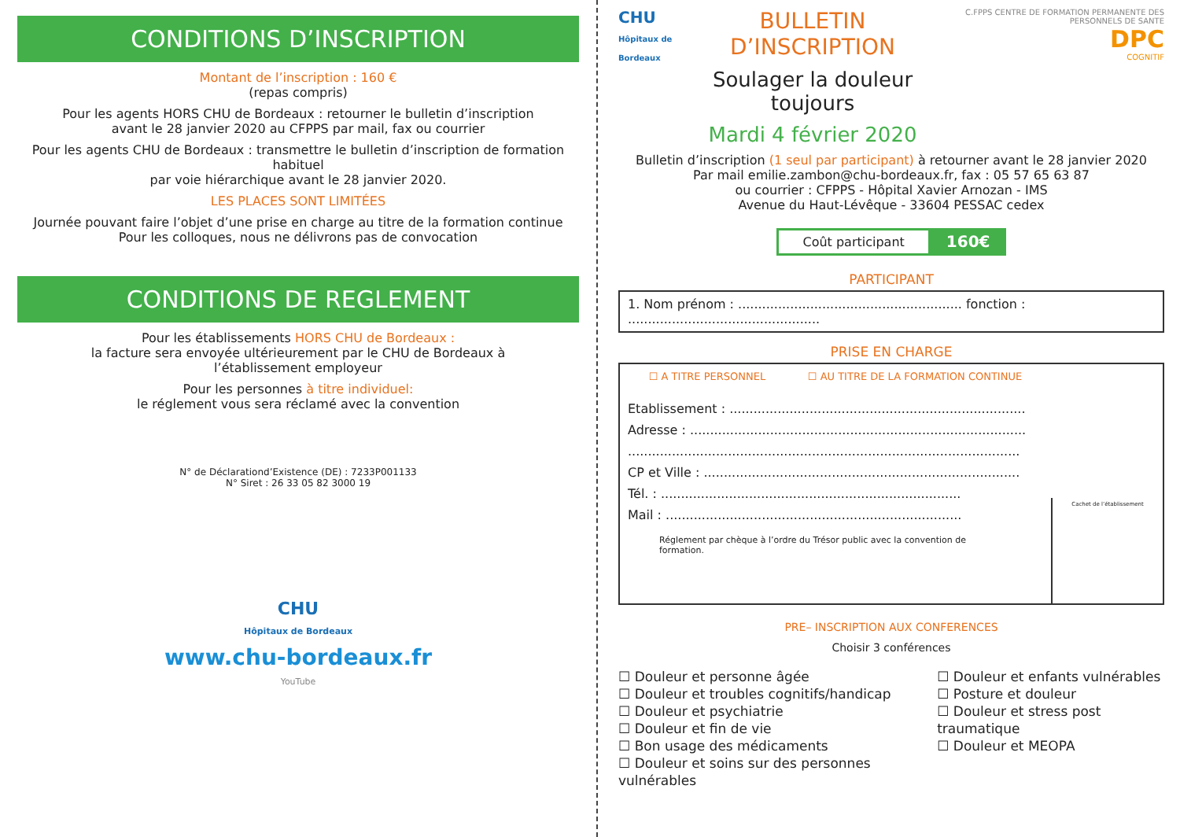CONDITIONS D’INSCRIPTION
Montant de l’inscription : 160 €
(repas compris)
Pour les agents HORS CHU de Bordeaux : retourner le bulletin d’inscription
avant le 28 janvier 2020 au CFPPS par mail, fax ou courrier
Pour les agents CHU de Bordeaux : transmettre le bulletin d’inscription de formation habituel
par voie hiérarchique avant le 28 janvier 2020.
LES PLACES SONT LIMITÉES
Journée pouvant faire l’objet d’une prise en charge au titre de la formation continue
Pour les colloques, nous ne délivrons pas de convocation
CONDITIONS DE REGLEMENT
Pour les établissements HORS CHU de Bordeaux :
la facture sera envoyée ultérieurement par le CHU de Bordeaux à
l’établissement employeur
Pour les personnes à titre individuel:
le réglement vous sera réclamé avec la convention
N° de Déclarationd’Existence (DE) : 7233P001133
N° Siret : 26 33 05 82 3000 19
CHU
Hôpitaux de Bordeaux
www.chu-bordeaux.fr
YouTube
CHU
Hôpitaux de Bordeaux
BULLETIN D’INSCRIPTION
Soulager la douleur toujours
Mardi 4 février 2020
C.FPPS CENTRE DE FORMATION PERMANENTE DES PERSONNELS DE SANTE
DPC
COGNITIF
Bulletin d’inscription (1 seul par participant) à retourner avant le 28 janvier 2020
Par mail emilie.zambon@chu-bordeaux.fr, fax : 05 57 65 63 87
ou courrier : CFPPS - Hôpital Xavier Arnozan - IMS
Avenue du Haut-Lévêque - 33604 PESSAC cedex
Coût participant 160€
PARTICIPANT
1. Nom prénom : ........................................................ fonction : ................................................
PRISE EN CHARGE
☐ A TITRE PERSONNEL ☐ AU TITRE DE LA FORMATION CONTINUE
Etablissement : ..........................................................................
Adresse : ....................................................................................
..................................................................................................
CP et Ville : ...............................................................................
Tél. : ...........................................................................
Mail : ..........................................................................
Réglement par chèque à l’ordre du Trésor public avec la convention de formation.
Cachet de l’établissement
PRE– INSCRIPTION AUX CONFERENCES
Choisir 3 conférences
☐ Douleur et personne âgée
☐ Douleur et troubles cognitifs/handicap
☐ Douleur et psychiatrie
☐ Douleur et fin de vie
☐ Bon usage des médicaments
☐ Douleur et soins sur des personnes vulnérables
☐ Douleur et enfants vulnérables
☐ Posture et douleur
☐ Douleur et stress post traumatique
☐ Douleur et MEOPA